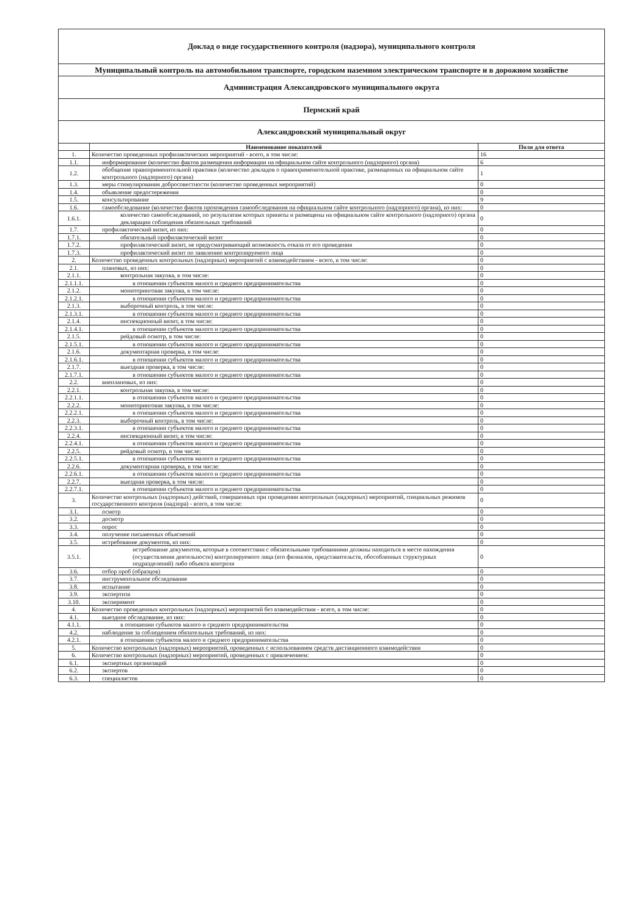| Доклад о виде государственного контроля (надзора), муниципального контроля | | |
| --- | --- | --- |
| Муниципальный контроль на автомобильном транспорте, городском наземном электрическом транспорте и в дорожном хозяйстве | | |
| Администрация Александровского муниципального округа | | |
| Пермский край | | |
| Александровский муниципальный округ | | |
| | Наименование показателей | Поля для ответа |
| 1. | Количество проведенных профилактических мероприятий - всего, в том числе: | 16 |
| 1.1. | информирование (количество фактов размещения информации на официальном сайте контрольного (надзорного) органа) | 6 |
| 1.2. | обобщение правоприменительной практики (количество докладов о правоприменительной практике, размещенных на официальном сайте контрольного (надзорного) органа) | 1 |
| 1.3. | меры стимулирования добросовестности (количество проведенных мероприятий) | 0 |
| 1.4. | объявление предостережения | 0 |
| 1.5. | консультирование | 9 |
| 1.6. | самообследование (количество фактов прохождения самообследования на официальном сайте контрольного (надзорного) органа), из них: | 0 |
| 1.6.1. | количество самообследований, по результатам которых приняты и размещены на официальном сайте контрольного (надзорного) органа декларации соблюдения обязательных требований | 0 |
| 1.7. | профилактический визит, из них: | 0 |
| 1.7.1. | обязательный профилактический визит | 0 |
| 1.7.2. | профилактический визит, не предусматривающий возможность отказа от его проведения | 0 |
| 1.7.3. | профилактический визит по заявлению контролируемого лица | 0 |
| 2. | Количество проведенных контрольных (надзорных) мероприятий с взаимодействием - всего, в том числе: | 0 |
| 2.1. | плановых, из них: | 0 |
| 2.1.1. | контрольная закупка, в том числе: | 0 |
| 2.1.1.1. | в отношении субъектов малого и среднего предпринимательства | 0 |
| 2.1.2. | мониторинговая закупка, в том числе: | 0 |
| 2.1.2.1. | в отношении субъектов малого и среднего предпринимательства | 0 |
| 2.1.3. | выборочный контроль, в том числе: | 0 |
| 2.1.3.1. | в отношении субъектов малого и среднего предпринимательства | 0 |
| 2.1.4. | инспекционный визит, в том числе: | 0 |
| 2.1.4.1. | в отношении субъектов малого и среднего предпринимательства | 0 |
| 2.1.5. | рейдовый осмотр, в том числе: | 0 |
| 2.1.5.1. | в отношении субъектов малого и среднего предпринимательства | 0 |
| 2.1.6. | документарная проверка, в том числе: | 0 |
| 2.1.6.1. | в отношении субъектов малого и среднего предпринимательства | 0 |
| 2.1.7. | выездная проверка, в том числе: | 0 |
| 2.1.7.1. | в отношении субъектов малого и среднего предпринимательства | 0 |
| 2.2. | внеплановых, из них: | 0 |
| 2.2.1. | контрольная закупка, в том числе: | 0 |
| 2.2.1.1. | в отношении субъектов малого и среднего предпринимательства | 0 |
| 2.2.2. | мониторинговая закупка, в том числе: | 0 |
| 2.2.2.1. | в отношении субъектов малого и среднего предпринимательства | 0 |
| 2.2.3. | выборочный контроль, в том числе: | 0 |
| 2.2.3.1. | в отношении субъектов малого и среднего предпринимательства | 0 |
| 2.2.4. | инспекционный визит, в том числе: | 0 |
| 2.2.4.1. | в отношении субъектов малого и среднего предпринимательства | 0 |
| 2.2.5. | рейдовый осмотр, в том числе: | 0 |
| 2.2.5.1. | в отношении субъектов малого и среднего предпринимательства | 0 |
| 2.2.6. | документарная проверка, в том числе: | 0 |
| 2.2.6.1. | в отношении субъектов малого и среднего предпринимательства | 0 |
| 2.2.7. | выездная проверка, в том числе: | 0 |
| 2.2.7.1. | в отношении субъектов малого и среднего предпринимательства | 0 |
| 3. | Количество контрольных (надзорных) действий, совершенных при проведении контрольных (надзорных) мероприятий, специальных режимов государственного контроля (надзора) - всего, в том числе: | 0 |
| 3.1. | осмотр | 0 |
| 3.2. | досмотр | 0 |
| 3.3. | опрос | 0 |
| 3.4. | получение письменных объяснений | 0 |
| 3.5. | истребование документов, из них: | 0 |
| 3.5.1. | истребование документов, которые в соответствии с обязательными требованиями должны находиться в месте нахождения (осуществления деятельности) контролируемого лица (его филиалов, представительств, обособленных структурных подразделений) либо объекта контроля | 0 |
| 3.6. | отбор проб (образцов) | 0 |
| 3.7. | инструментальное обследование | 0 |
| 3.8. | испытание | 0 |
| 3.9. | экспертиза | 0 |
| 3.10. | эксперимент | 0 |
| 4. | Количество проведенных контрольных (надзорных) мероприятий без взаимодействия - всего, в том числе: | 0 |
| 4.1. | выездное обследование, из них: | 0 |
| 4.1.1. | в отношении субъектов малого и среднего предпринимательства | 0 |
| 4.2. | наблюдение за соблюдением обязательных требований, из них: | 0 |
| 4.2.1. | в отношении субъектов малого и среднего предпринимательства | 0 |
| 5. | Количество контрольных (надзорных) мероприятий, проведенных с использованием средств дистанционного взаимодействия | 0 |
| 6. | Количество контрольных (надзорных) мероприятий, проведенных с привлечением: | 0 |
| 6.1. | экспертных организаций | 0 |
| 6.2. | экспертов | 0 |
| 6.3. | специалистов | 0 |